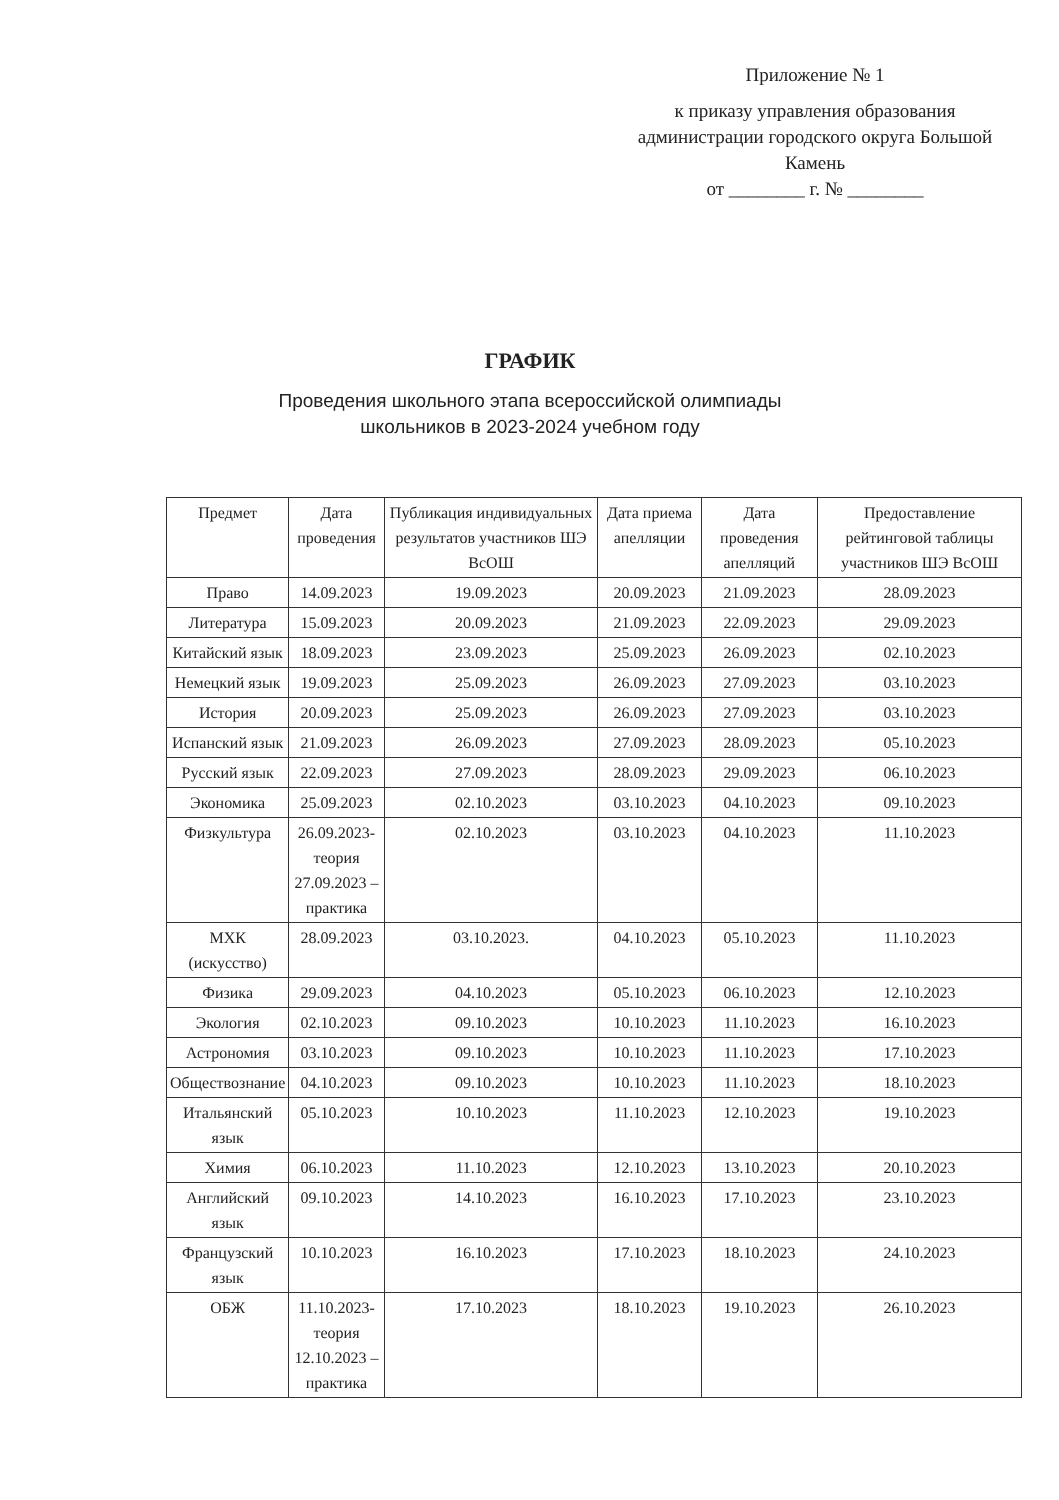Приложение № 1
к приказу управления образования администрации городского округа Большой Камень
от ________ г. № ________
ГРАФИК
Проведения школьного этапа всероссийской олимпиады
школьников в 2023-2024 учебном году
| Предмет | Дата проведения | Публикация индивидуальных результатов участников ШЭ ВсОШ | Дата приема апелляции | Дата проведения апелляций | Предоставление рейтинговой таблицы участников ШЭ ВсОШ |
| --- | --- | --- | --- | --- | --- |
| Право | 14.09.2023 | 19.09.2023 | 20.09.2023 | 21.09.2023 | 28.09.2023 |
| Литература | 15.09.2023 | 20.09.2023 | 21.09.2023 | 22.09.2023 | 29.09.2023 |
| Китайский язык | 18.09.2023 | 23.09.2023 | 25.09.2023 | 26.09.2023 | 02.10.2023 |
| Немецкий язык | 19.09.2023 | 25.09.2023 | 26.09.2023 | 27.09.2023 | 03.10.2023 |
| История | 20.09.2023 | 25.09.2023 | 26.09.2023 | 27.09.2023 | 03.10.2023 |
| Испанский язык | 21.09.2023 | 26.09.2023 | 27.09.2023 | 28.09.2023 | 05.10.2023 |
| Русский язык | 22.09.2023 | 27.09.2023 | 28.09.2023 | 29.09.2023 | 06.10.2023 |
| Экономика | 25.09.2023 | 02.10.2023 | 03.10.2023 | 04.10.2023 | 09.10.2023 |
| Физкультура | 26.09.2023- теория 27.09.2023 – практика | 02.10.2023 | 03.10.2023 | 04.10.2023 | 11.10.2023 |
| МХК (искусство) | 28.09.2023 | 03.10.2023. | 04.10.2023 | 05.10.2023 | 11.10.2023 |
| Физика | 29.09.2023 | 04.10.2023 | 05.10.2023 | 06.10.2023 | 12.10.2023 |
| Экология | 02.10.2023 | 09.10.2023 | 10.10.2023 | 11.10.2023 | 16.10.2023 |
| Астрономия | 03.10.2023 | 09.10.2023 | 10.10.2023 | 11.10.2023 | 17.10.2023 |
| Обществознание | 04.10.2023 | 09.10.2023 | 10.10.2023 | 11.10.2023 | 18.10.2023 |
| Итальянский язык | 05.10.2023 | 10.10.2023 | 11.10.2023 | 12.10.2023 | 19.10.2023 |
| Химия | 06.10.2023 | 11.10.2023 | 12.10.2023 | 13.10.2023 | 20.10.2023 |
| Английский язык | 09.10.2023 | 14.10.2023 | 16.10.2023 | 17.10.2023 | 23.10.2023 |
| Французский язык | 10.10.2023 | 16.10.2023 | 17.10.2023 | 18.10.2023 | 24.10.2023 |
| ОБЖ | 11.10.2023- теория 12.10.2023 – практика | 17.10.2023 | 18.10.2023 | 19.10.2023 | 26.10.2023 |